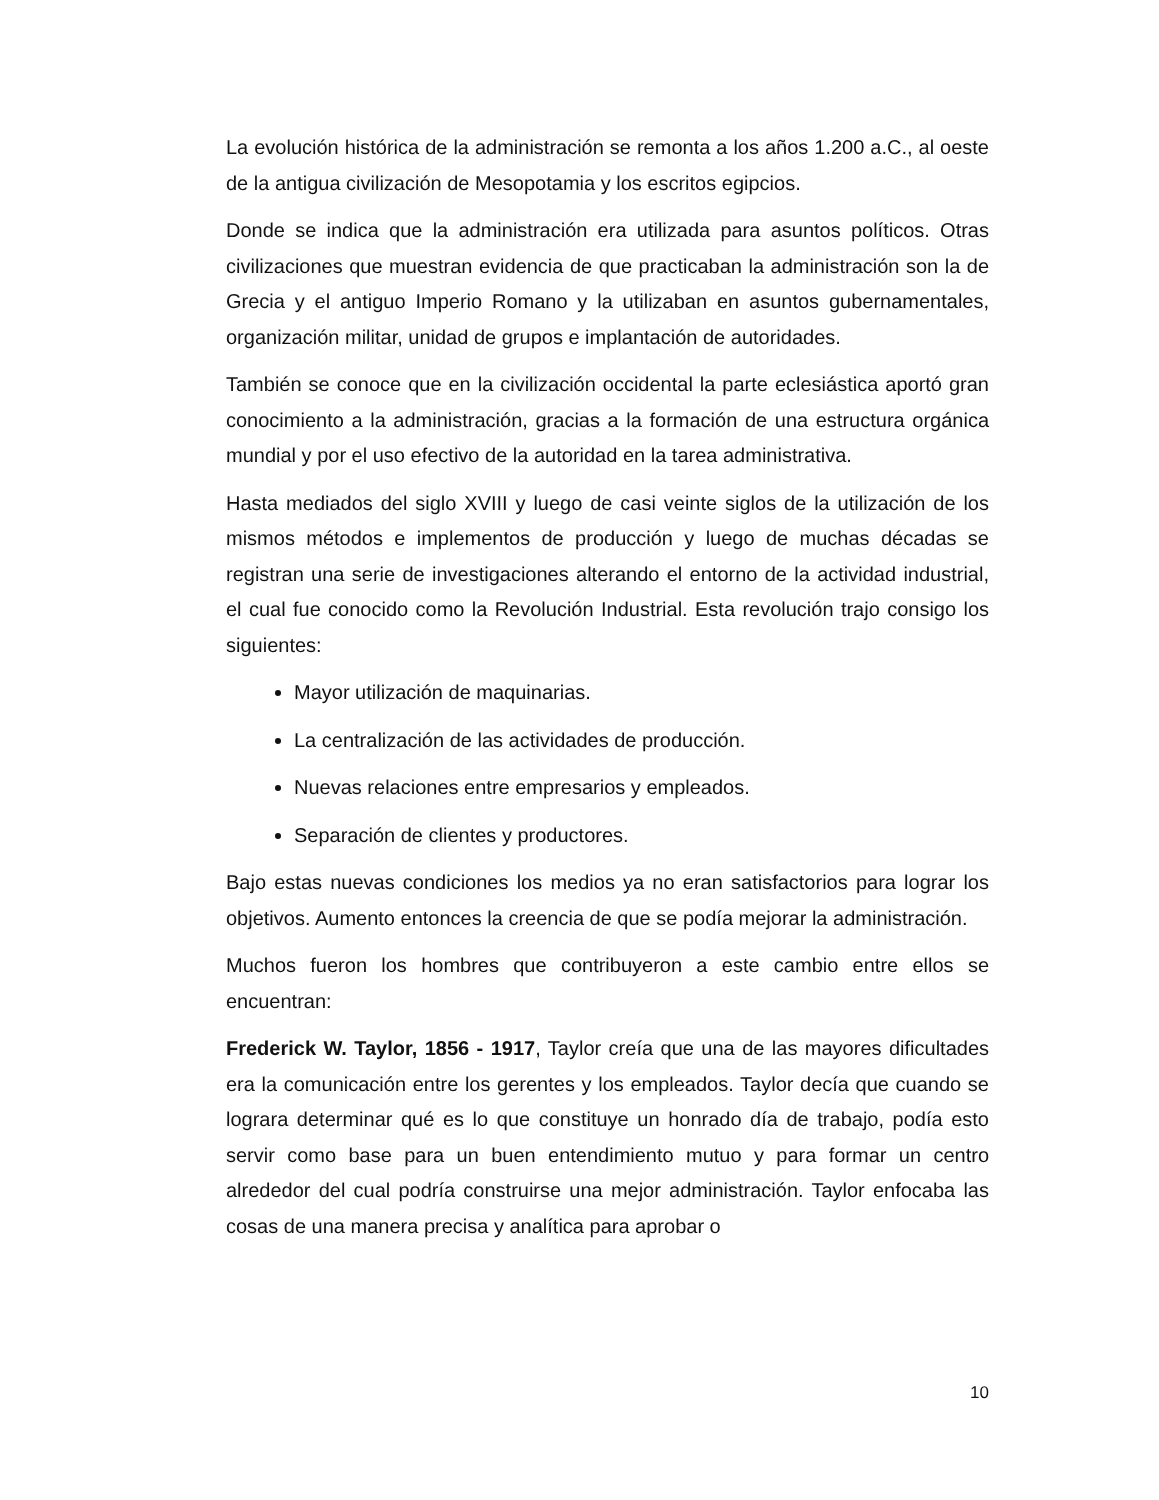La evolución histórica de la administración se remonta a los años 1.200 a.C., al oeste de la antigua civilización de Mesopotamia y los escritos egipcios.
Donde se indica que la administración era utilizada para asuntos políticos. Otras civilizaciones que muestran evidencia de que practicaban la administración son la de Grecia y el antiguo Imperio Romano y la utilizaban en asuntos gubernamentales, organización militar, unidad de grupos e implantación de autoridades.
También se conoce que en la civilización occidental la parte eclesiástica aportó gran conocimiento a la administración, gracias a la formación de una estructura orgánica mundial y por el uso efectivo de la autoridad en la tarea administrativa.
Hasta mediados del siglo XVIII y luego de casi veinte siglos de la utilización de los mismos métodos e implementos de producción y luego de muchas décadas se registran una serie de investigaciones alterando el entorno de la actividad industrial, el cual fue conocido como la Revolución Industrial. Esta revolución trajo consigo los siguientes:
Mayor utilización de maquinarias.
La centralización de las actividades de producción.
Nuevas relaciones entre empresarios y empleados.
Separación de clientes y productores.
Bajo estas nuevas condiciones los medios ya no eran satisfactorios para lograr los objetivos. Aumento entonces la creencia de que se podía mejorar la administración.
Muchos fueron los hombres que contribuyeron a este cambio entre ellos se encuentran:
Frederick W. Taylor, 1856 - 1917, Taylor creía que una de las mayores dificultades era la comunicación entre los gerentes y los empleados. Taylor decía que cuando se lograra determinar qué es lo que constituye un honrado día de trabajo, podía esto servir como base para un buen entendimiento mutuo y para formar un centro alrededor del cual podría construirse una mejor administración. Taylor enfocaba las cosas de una manera precisa y analítica para aprobar o
10